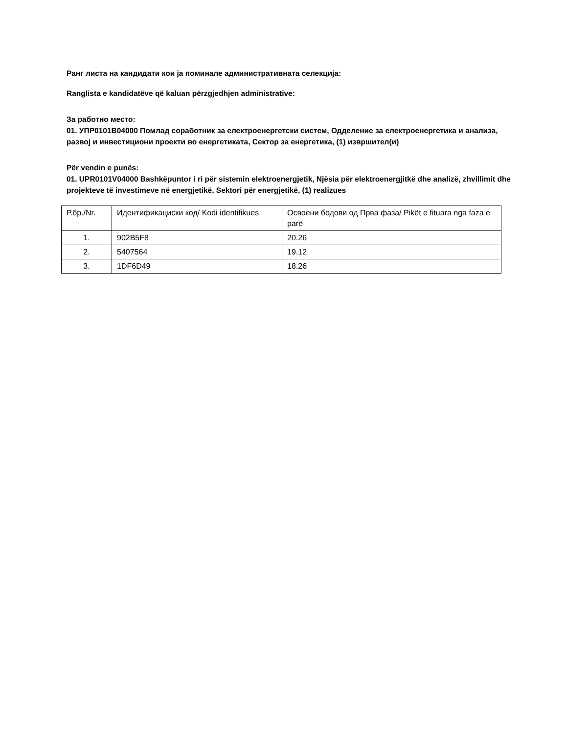Ранг листа на кандидати кои ја поминале административната селекција:
Ranglista e kandidatëve që kaluan përzgjedhjen administrative:
За работно место:
01. УПР0101В04000 Помлад соработник за електроенергетски систем, Одделение за електроенергетика и анализа, развој и инвестициони проекти во енергетиката, Сектор за енергетика, (1) извршител(и)
Për vendin e punës:
01. UPR0101V04000 Bashkëpuntor i ri për sistemin elektroenergjetik, Njësia për elektroenergjitkë dhe analizë, zhvillimit dhe projekteve të investimeve në energjetikë, Sektori për energjetikë, (1) realizues
| Р.бр./Nr. | Идентификациски код/ Kodi identifikues | Освоени бодови од Прва фаза/ Pikët e fituara nga faza e parë |
| 1. | 902B5F8 | 20.26 |
| 2. | 5407564 | 19.12 |
| 3. | 1DF6D49 | 18.26 |